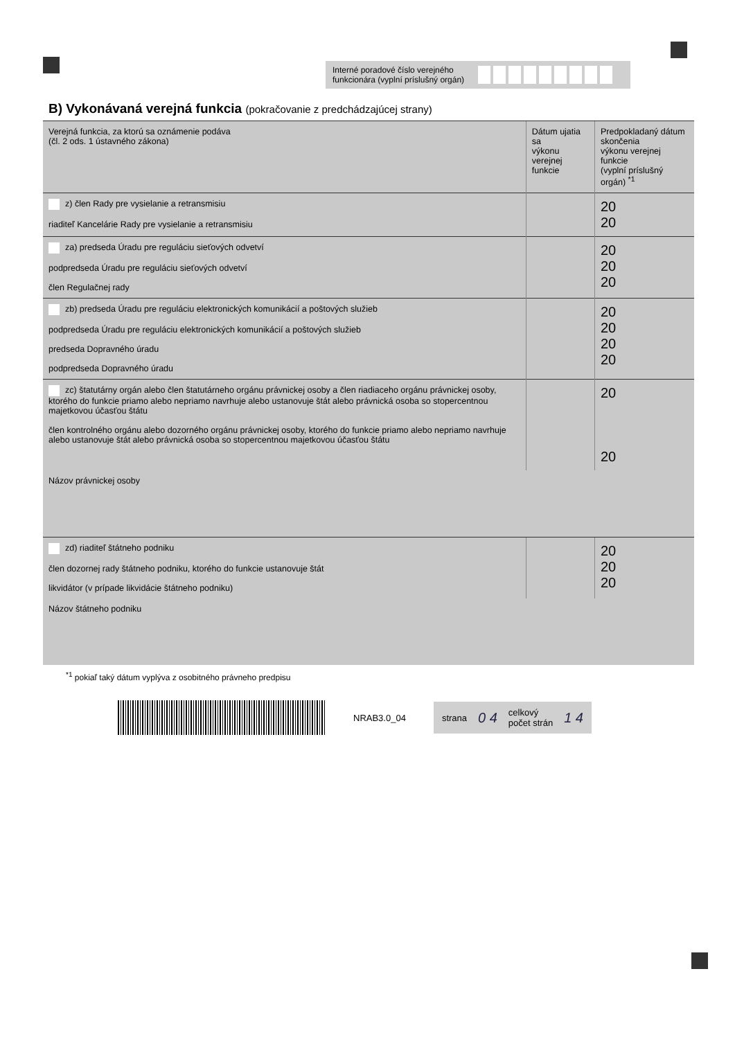Interné poradové číslo verejného
funkcionára (vyplní príslušný orgán)
B) Vykonávaná verejná funkcia (pokračovanie z predchádzajúcej strany)
| Verejná funkcia, za ktorú sa oznámenie podáva (čl. 2 ods. 1 ústavného zákona) | Dátum ujatia sa výkonu verejnej funkcie | Predpokladaný dátum skončenia výkonu verejnej funkcie (vyplní príslušný orgán) <sup>*1</sup> |
| --- | --- | --- |
| z) člen Rady pre vysielanie a retransmisiu riaditeľ Kancelárie Rady pre vysielanie a retransmisiu | | 20 20 |
| za) predseda Úradu pre reguláciu sieťových odvetví podpredseda Úradu pre reguláciu sieťových odvetví člen Regulačnej rady | | 20 20 20 |
| zb) predseda Úradu pre reguláciu elektronických komunikácií a poštových služieb podpredseda Úradu pre reguláciu elektronických komunikácií a poštových služieb predseda Dopravného úradu podpredseda Dopravného úradu | | 20 20 20 20 |
| zc) štatutárny orgán alebo člen štatutárneho orgánu právnickej osoby a člen riadiaceho orgánu právnickej osoby, ktorého do funkcie priamo alebo nepriamo navrhuje alebo ustanovuje štát alebo právnická osoba so stopercentnou majetkovou účasťou štátu člen kontrolného orgánu alebo dozorného orgánu právnickej osoby, ktorého do funkcie priamo alebo nepriamo navrhuje alebo ustanovuje štát alebo právnická osoba so stopercentnou majetkovou účasťou štátu | | 20 20 |
| Názov právnickej osoby | | |
| zd) riaditeľ štátneho podniku člen dozornej rady štátneho podniku, ktorého do funkcie ustanovuje štát likvidátor (v prípade likvidácie štátneho podniku) | | 20 20 20 |
| Názov štátneho podniku | | |
<sup>*1</sup> pokiaľ taký dátum vyplýva z osobitného právneho predpisu
NRAB3.0_04
strana 0 4 celkový
počet strán 1 4